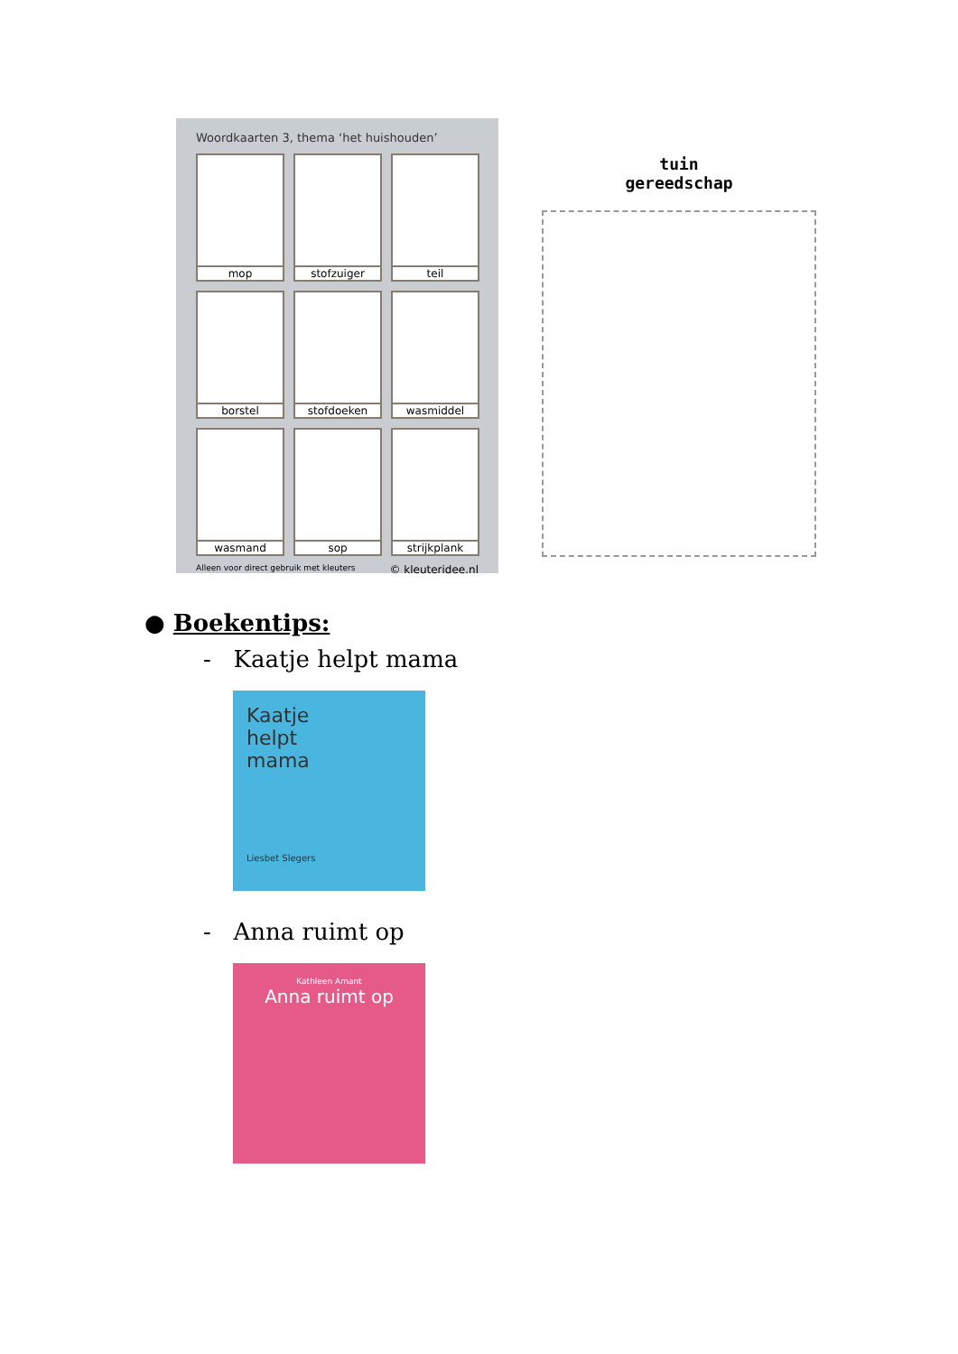Woordkaarten 3, thema ‘het huishouden’
mop
stofzuiger
teil
borstel
stofdoeken
wasmiddel
wasmand
sop
strijkplank
Alleen voor direct gebruik met kleuters © kleuteridee.nl
tuin
gereedschap
● Boekentips:
- Kaatje helpt mama
Kaatje
helpt
mama
Liesbet Slegers
- Anna ruimt op
Kathleen Amant
Anna ruimt op